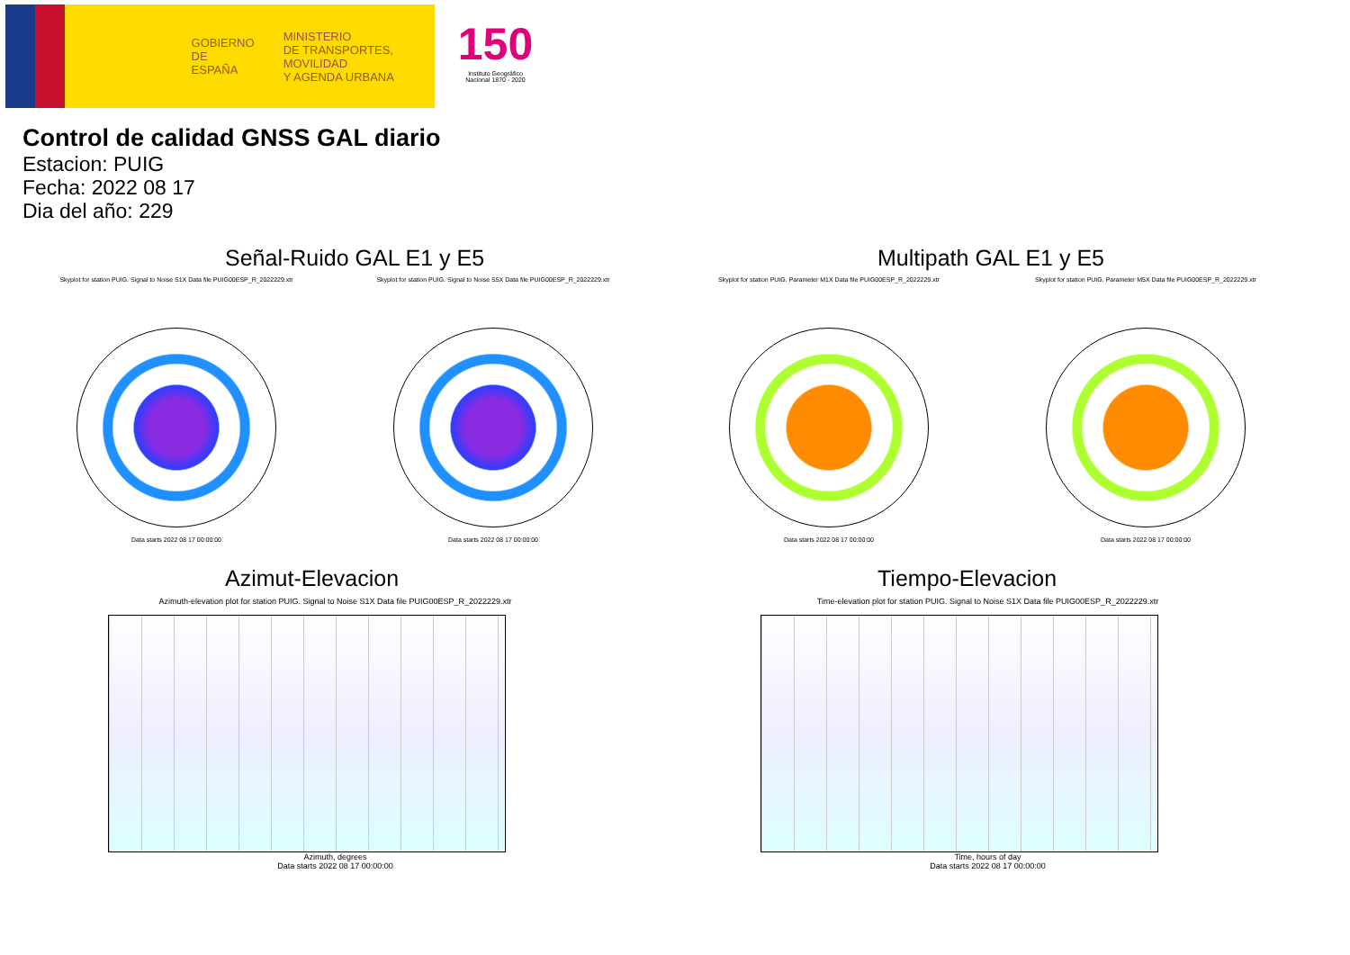GOBIERNO
DE ESPAÑA
MINISTERIO
DE TRANSPORTES, MOVILIDAD
Y AGENDA URBANA
150
Instituto Geográfico Nacional 1870 - 2020
Control de calidad GNSS GAL diario
Estacion: PUIG
Fecha: 2022 08 17
Dia del año: 229
Señal-Ruido GAL E1 y E5
Skyplot for station PUIG. Signal to Noise S1X Data file PUIG00ESP_R_2022229.xtr
Data starts 2022 08 17 00:00:00
Skyplot for station PUIG. Signal to Noise S5X Data file PUIG00ESP_R_2022229.xtr
Data starts 2022 08 17 00:00:00
Multipath GAL E1 y E5
Skyplot for station PUIG. Parameter M1X Data file PUIG00ESP_R_2022229.xtr
Data starts 2022 08 17 00:00:00
Skyplot for station PUIG. Parameter M5X Data file PUIG00ESP_R_2022229.xtr
Data starts 2022 08 17 00:00:00
Azimut-Elevacion
Azimuth-elevation plot for station PUIG. Signal to Noise S1X Data file PUIG00ESP_R_2022229.xtr
Azimuth, degrees
Data starts 2022 08 17 00:00:00
Tiempo-Elevacion
Time-elevation plot for station PUIG. Signal to Noise S1X Data file PUIG00ESP_R_2022229.xtr
Time, hours of day
Data starts 2022 08 17 00:00:00